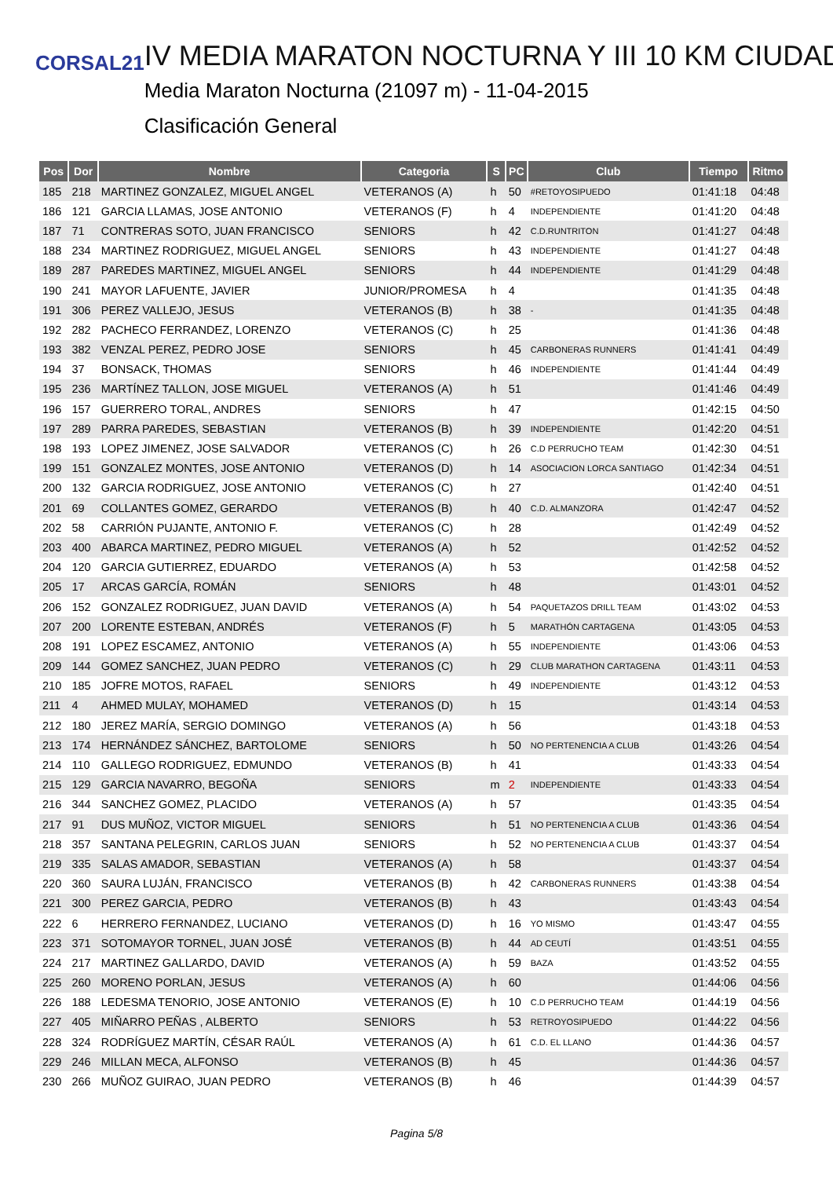CORSAL21
IV MEDIA MARATON NOCTURNA Y III 10 KM CIUDAD
Media Maraton Nocturna (21097 m) - 11-04-2015
Clasificación General
| Pos | Dor | Nombre | Categoria | S | PC | Club | Tiempo | Ritmo |
| --- | --- | --- | --- | --- | --- | --- | --- | --- |
| 185 | 218 | MARTINEZ GONZALEZ, MIGUEL ANGEL | VETERANOS (A) | h | 50 | #RETOYOSIPUEDO | 01:41:18 | 04:48 |
| 186 | 121 | GARCIA LLAMAS, JOSE ANTONIO | VETERANOS (F) | h | 4 | INDEPENDIENTE | 01:41:20 | 04:48 |
| 187 | 71 | CONTRERAS SOTO, JUAN FRANCISCO | SENIORS | h | 42 | C.D.RUNTRITON | 01:41:27 | 04:48 |
| 188 | 234 | MARTINEZ RODRIGUEZ, MIGUEL ANGEL | SENIORS | h | 43 | INDEPENDIENTE | 01:41:27 | 04:48 |
| 189 | 287 | PAREDES MARTINEZ, MIGUEL ANGEL | SENIORS | h | 44 | INDEPENDIENTE | 01:41:29 | 04:48 |
| 190 | 241 | MAYOR LAFUENTE, JAVIER | JUNIOR/PROMESA | h | 4 | | 01:41:35 | 04:48 |
| 191 | 306 | PEREZ VALLEJO, JESUS | VETERANOS (B) | h | 38 | - | 01:41:35 | 04:48 |
| 192 | 282 | PACHECO FERRANDEZ, LORENZO | VETERANOS (C) | h | 25 | | 01:41:36 | 04:48 |
| 193 | 382 | VENZAL PEREZ, PEDRO JOSE | SENIORS | h | 45 | CARBONERAS RUNNERS | 01:41:41 | 04:49 |
| 194 | 37 | BONSACK, THOMAS | SENIORS | h | 46 | INDEPENDIENTE | 01:41:44 | 04:49 |
| 195 | 236 | MARTÍNEZ TALLON, JOSE MIGUEL | VETERANOS (A) | h | 51 | | 01:41:46 | 04:49 |
| 196 | 157 | GUERRERO TORAL, ANDRES | SENIORS | h | 47 | | 01:42:15 | 04:50 |
| 197 | 289 | PARRA PAREDES, SEBASTIAN | VETERANOS (B) | h | 39 | INDEPENDIENTE | 01:42:20 | 04:51 |
| 198 | 193 | LOPEZ JIMENEZ, JOSE SALVADOR | VETERANOS (C) | h | 26 | C.D PERRUCHO TEAM | 01:42:30 | 04:51 |
| 199 | 151 | GONZALEZ MONTES, JOSE ANTONIO | VETERANOS (D) | h | 14 | ASOCIACION LORCA SANTIAGO | 01:42:34 | 04:51 |
| 200 | 132 | GARCIA RODRIGUEZ, JOSE ANTONIO | VETERANOS (C) | h | 27 | | 01:42:40 | 04:51 |
| 201 | 69 | COLLANTES GOMEZ, GERARDO | VETERANOS (B) | h | 40 | C.D. ALMANZORA | 01:42:47 | 04:52 |
| 202 | 58 | CARRIÓN PUJANTE, ANTONIO F. | VETERANOS (C) | h | 28 | | 01:42:49 | 04:52 |
| 203 | 400 | ABARCA MARTINEZ, PEDRO MIGUEL | VETERANOS (A) | h | 52 | | 01:42:52 | 04:52 |
| 204 | 120 | GARCIA GUTIERREZ, EDUARDO | VETERANOS (A) | h | 53 | | 01:42:58 | 04:52 |
| 205 | 17 | ARCAS GARCÍA, ROMÁN | SENIORS | h | 48 | | 01:43:01 | 04:52 |
| 206 | 152 | GONZALEZ RODRIGUEZ, JUAN DAVID | VETERANOS (A) | h | 54 | PAQUETAZOS DRILL TEAM | 01:43:02 | 04:53 |
| 207 | 200 | LORENTE ESTEBAN, ANDRÉS | VETERANOS (F) | h | 5 | MARATHÓN CARTAGENA | 01:43:05 | 04:53 |
| 208 | 191 | LOPEZ ESCAMEZ, ANTONIO | VETERANOS (A) | h | 55 | INDEPENDIENTE | 01:43:06 | 04:53 |
| 209 | 144 | GOMEZ SANCHEZ, JUAN PEDRO | VETERANOS (C) | h | 29 | CLUB MARATHON CARTAGENA | 01:43:11 | 04:53 |
| 210 | 185 | JOFRE MOTOS, RAFAEL | SENIORS | h | 49 | INDEPENDIENTE | 01:43:12 | 04:53 |
| 211 | 4 | AHMED MULAY, MOHAMED | VETERANOS (D) | h | 15 | | 01:43:14 | 04:53 |
| 212 | 180 | JEREZ MARÍA, SERGIO DOMINGO | VETERANOS (A) | h | 56 | | 01:43:18 | 04:53 |
| 213 | 174 | HERNÁNDEZ SÁNCHEZ, BARTOLOME | SENIORS | h | 50 | NO PERTENENCIA A CLUB | 01:43:26 | 04:54 |
| 214 | 110 | GALLEGO RODRIGUEZ, EDMUNDO | VETERANOS (B) | h | 41 | | 01:43:33 | 04:54 |
| 215 | 129 | GARCIA NAVARRO, BEGOÑA | SENIORS | m | 2 | INDEPENDIENTE | 01:43:33 | 04:54 |
| 216 | 344 | SANCHEZ GOMEZ, PLACIDO | VETERANOS (A) | h | 57 | | 01:43:35 | 04:54 |
| 217 | 91 | DUS MUÑOZ, VICTOR MIGUEL | SENIORS | h | 51 | NO PERTENENCIA A CLUB | 01:43:36 | 04:54 |
| 218 | 357 | SANTANA PELEGRIN, CARLOS JUAN | SENIORS | h | 52 | NO PERTENENCIA A CLUB | 01:43:37 | 04:54 |
| 219 | 335 | SALAS AMADOR, SEBASTIAN | VETERANOS (A) | h | 58 | | 01:43:37 | 04:54 |
| 220 | 360 | SAURA LUJÁN, FRANCISCO | VETERANOS (B) | h | 42 | CARBONERAS RUNNERS | 01:43:38 | 04:54 |
| 221 | 300 | PEREZ GARCIA, PEDRO | VETERANOS (B) | h | 43 | | 01:43:43 | 04:54 |
| 222 | 6 | HERRERO FERNANDEZ, LUCIANO | VETERANOS (D) | h | 16 | YO MISMO | 01:43:47 | 04:55 |
| 223 | 371 | SOTOMAYOR TORNEL, JUAN JOSÉ | VETERANOS (B) | h | 44 | AD CEUTÍ | 01:43:51 | 04:55 |
| 224 | 217 | MARTINEZ GALLARDO, DAVID | VETERANOS (A) | h | 59 | BAZA | 01:43:52 | 04:55 |
| 225 | 260 | MORENO PORLAN, JESUS | VETERANOS (A) | h | 60 | | 01:44:06 | 04:56 |
| 226 | 188 | LEDESMA TENORIO, JOSE ANTONIO | VETERANOS (E) | h | 10 | C.D PERRUCHO TEAM | 01:44:19 | 04:56 |
| 227 | 405 | MIÑARRO PEÑAS , ALBERTO | SENIORS | h | 53 | RETROYOSIPUEDO | 01:44:22 | 04:56 |
| 228 | 324 | RODRÍGUEZ MARTÍN, CÉSAR RAÚL | VETERANOS (A) | h | 61 | C.D. EL LLANO | 01:44:36 | 04:57 |
| 229 | 246 | MILLAN MECA, ALFONSO | VETERANOS (B) | h | 45 | | 01:44:36 | 04:57 |
| 230 | 266 | MUÑOZ GUIRAO, JUAN PEDRO | VETERANOS (B) | h | 46 | | 01:44:39 | 04:57 |
Pagina 5/8